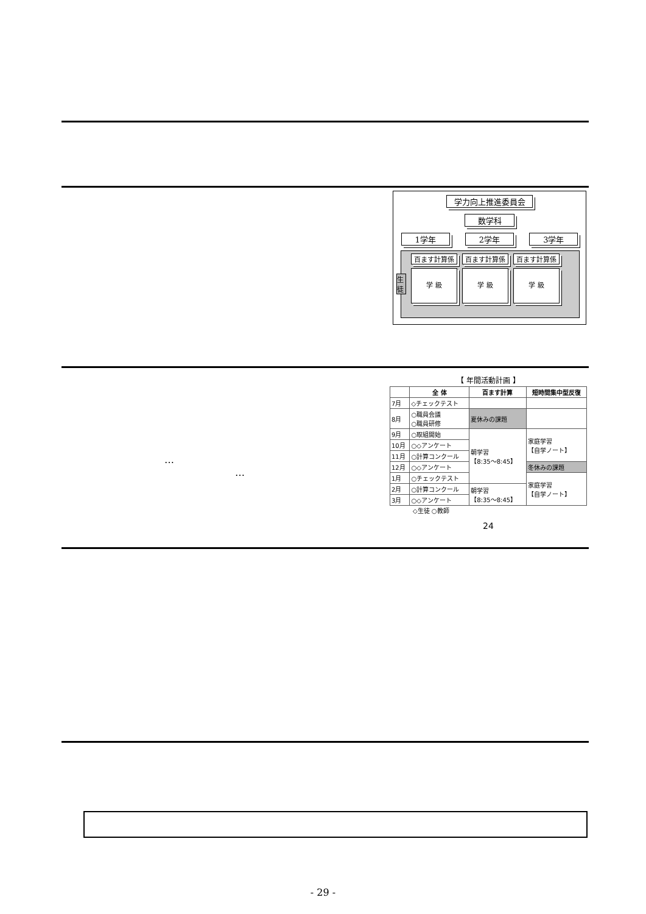学力向上推進委員会
数学科
1学年 2学年 3学年
百ます計算係
学 級
百ます計算係
学 級
百ます計算係
学 級
生徒
…
…
【 年間活動計画 】
| | 全 体 | 百ます計算 | 短時間集中型反復 |
| --- | --- | --- | --- |
| 7月 | ◇チェックテスト | | |
| 8月 | ○職員会議 ○職員研修 | 夏休みの課題 | |
| 9月 | ○取組開始 | 朝学習 【8:35～8:45】 | 家庭学習 【自学ノート】 |
| 10月 | ○◇アンケート | | |
| 11月 | ○計算コンクール | | |
| 12月 | ○◇アンケート | | 冬休みの課題 |
| 1月 | ○チェックテスト | | 家庭学習 【自学ノート】 |
| 2月 | ○計算コンクール | 朝学習 【8:35～8:45】 | |
| 3月 | ○◇アンケート | | |
◇生徒 ○教師
24
- 29 -